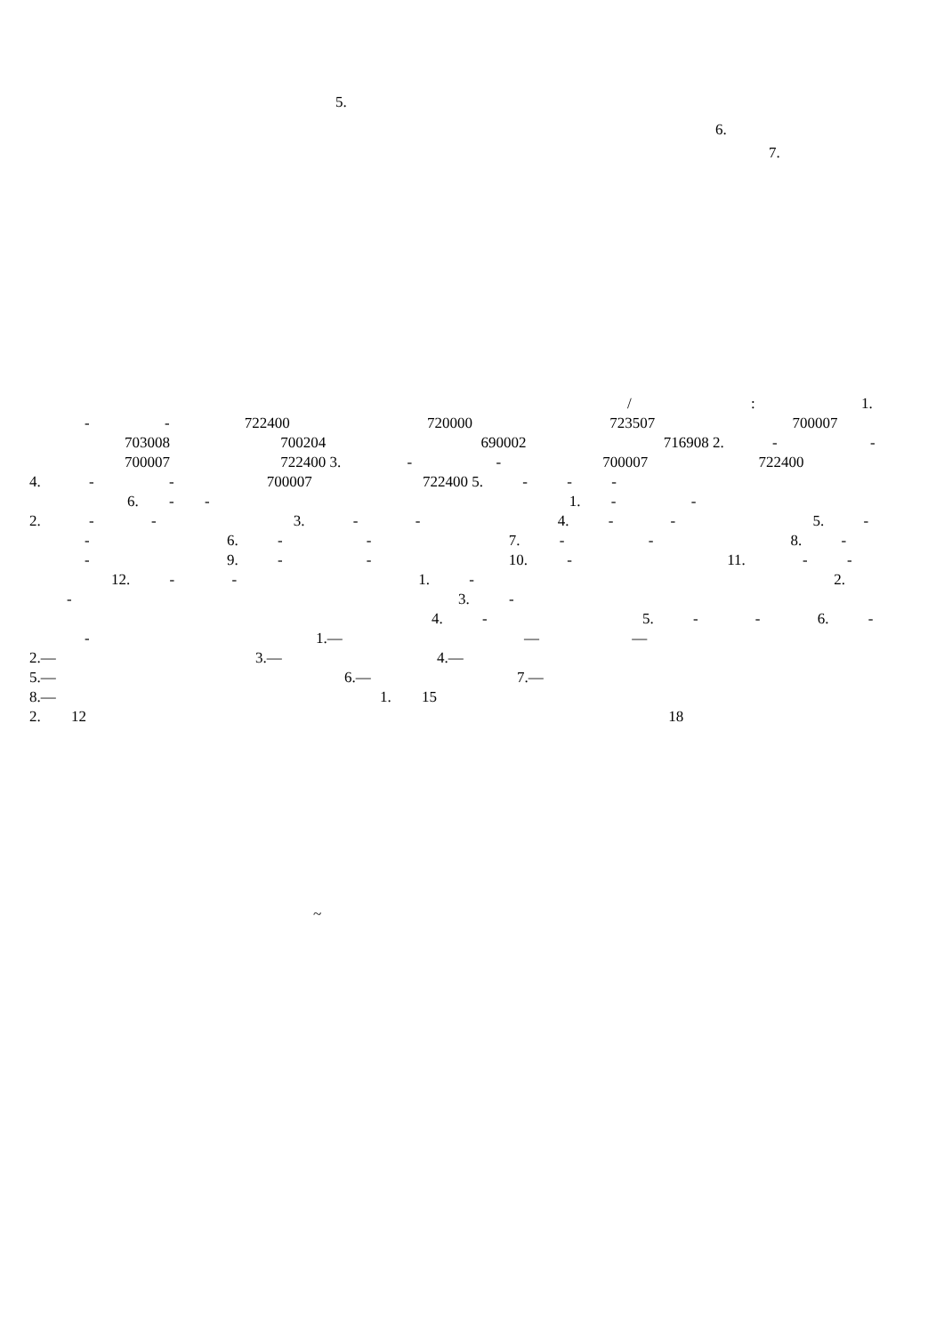5.
6.
7.
/ : 1.
- - 722400 720000 723507 700007
703008 700204 690002 716908 2. - -
700007 722400 3. - - 700007 722400
4. - - 700007 722400 5. - - -
6. - - 1. - -
2. - - 3. - - 4. - - 5. -
- 6. - - 7. - - 8. -
- 9. - - 10. - 11. - -
12. - - 1. - 2.
- 3. -
4. - 5. - - 6. -
- 1.— — —
2.— 3.— 4.—
5.— 6.— 7.—
8.— 1. 15
2. 12 18
~